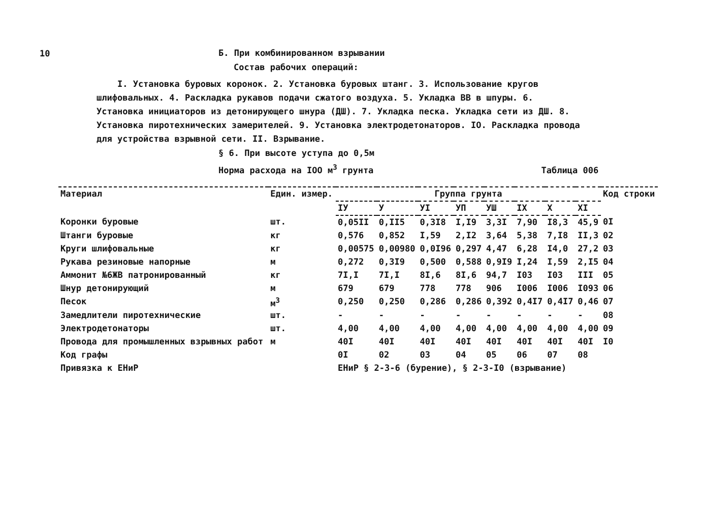10
Б. При комбинированном взрывании
Состав рабочих операций:
I. Установка буровых коронок. 2. Установка буровых штанг. 3. Использование кругов шлифовальных. 4. Раскладка рукавов подачи сжатого воздуха. 5. Укладка ВВ в шпуры. 6. Установка инициаторов из детонирующего шнура (ДШ). 7. Укладка песка. Укладка сети из ДШ. 8. Установка пиротехнических замерителей. 9. Установка электродетонаторов. IO. Раскладка провода для устройства взрывной сети. II. Взрывание.
§ 6. При высоте уступа до 0,5м
Норма расхода на IOO м<sup>3</sup> грунта Таблица 006
| Материал | Един. измер. | Группа грунта | | | | | | | | Код строки |
| --- | --- | --- | --- | --- | --- | --- | --- | --- | --- | --- |
| | | IУ | У | УI | УП | УШ | IX | X | XI | |
| Коронки буровые | шт. | 0,05II | 0,II5 | 0,3I8 | I,I9 | 3,3I | 7,90 | I8,3 | 45,9 | 0I |
| Штанги буровые | кг | 0,576 | 0,852 | I,59 | 2,I2 | 3,64 | 5,38 | 7,I8 | II,3 | 02 |
| Круги шлифовальные | кг | 0,00575 | 0,00980 | 0,0I96 | 0,297 | 4,47 | 6,28 | I4,0 | 27,2 | 03 |
| Рукава резиновые напорные | м | 0,272 | 0,3I9 | 0,500 | 0,588 | 0,9I9 | I,24 | I,59 | 2,I5 | 04 |
| Аммонит №6ЖВ патронированный | кг | 7I,I | 7I,I | 8I,6 | 8I,6 | 94,7 | I03 | I03 | III | 05 |
| Шнур детонирующий | м | 679 | 679 | 778 | 778 | 906 | I006 | I006 | I093 | 06 |
| Песок | м<sup>3</sup> | 0,250 | 0,250 | 0,286 | 0,286 | 0,392 | 0,4I7 | 0,4I7 | 0,46 | 07 |
| Замедлители пиротехнические | шт. | - | - | - | - | - | - | - | - | 08 |
| Электродетонаторы | шт. | 4,00 | 4,00 | 4,00 | 4,00 | 4,00 | 4,00 | 4,00 | 4,00 | 09 |
| Провода для промышленных взрывных работ | м | 40I | 40I | 40I | 40I | 40I | 40I | 40I | 40I | I0 |
| Код графы | | 0I | 02 | 03 | 04 | 05 | 06 | 07 | 08 | |
| Привязка к ЕНиР | | ЕНиР § 2-3-6 (бурение), § 2-3-I0 (взрывание) | | | | | | | | |